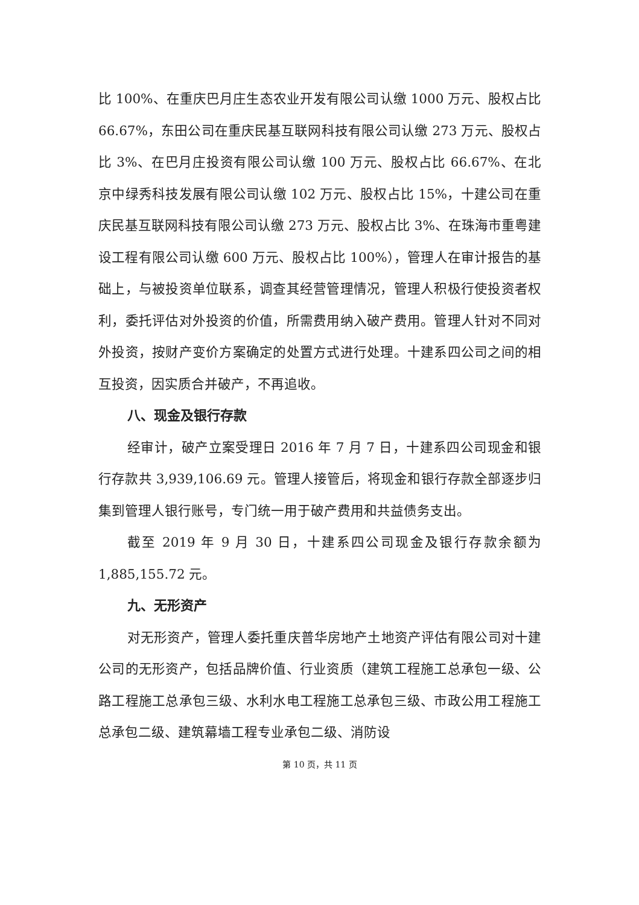比 100%、在重庆巴月庄生态农业开发有限公司认缴 1000 万元、股权占比 66.67%，东田公司在重庆民基互联网科技有限公司认缴 273 万元、股权占比 3%、在巴月庄投资有限公司认缴 100 万元、股权占比 66.67%、在北京中绿秀科技发展有限公司认缴 102 万元、股权占比 15%，十建公司在重庆民基互联网科技有限公司认缴 273 万元、股权占比 3%、在珠海市重粤建设工程有限公司认缴 600 万元、股权占比 100%），管理人在审计报告的基础上，与被投资单位联系，调查其经营管理情况，管理人积极行使投资者权利，委托评估对外投资的价值，所需费用纳入破产费用。管理人针对不同对外投资，按财产变价方案确定的处置方式进行处理。十建系四公司之间的相互投资，因实质合并破产，不再追收。
八、现金及银行存款
经审计，破产立案受理日 2016 年 7 月 7 日，十建系四公司现金和银行存款共 3,939,106.69 元。管理人接管后，将现金和银行存款全部逐步归集到管理人银行账号，专门统一用于破产费用和共益债务支出。
截至 2019 年 9 月 30 日，十建系四公司现金及银行存款余额为 1,885,155.72 元。
九、无形资产
对无形资产，管理人委托重庆普华房地产土地资产评估有限公司对十建公司的无形资产，包括品牌价值、行业资质（建筑工程施工总承包一级、公路工程施工总承包三级、水利水电工程施工总承包三级、市政公用工程施工总承包二级、建筑幕墙工程专业承包二级、消防设
第 10 页，共 11 页